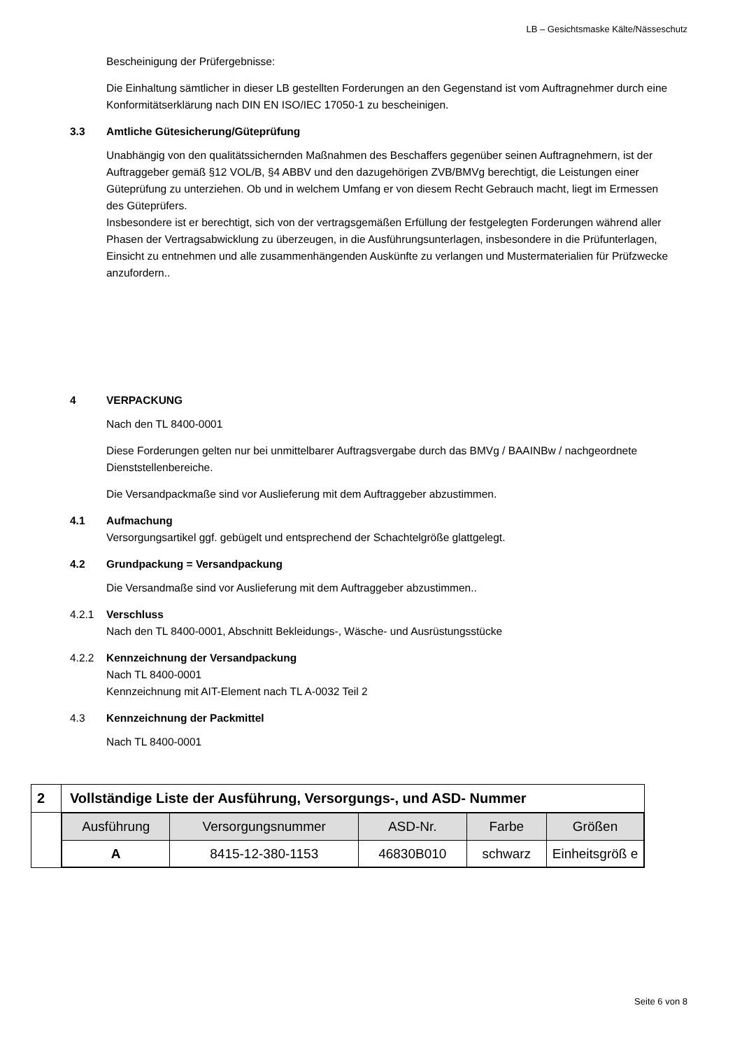LB – Gesichtsmaske Kälte/Nässeschutz
Bescheinigung der Prüfergebnisse:
Die Einhaltung sämtlicher in dieser LB gestellten Forderungen an den Gegenstand ist vom Auftragnehmer durch eine Konformitätserklärung nach DIN EN ISO/IEC 17050-1 zu bescheinigen.
3.3 Amtliche Gütesicherung/Güteprüfung
Unabhängig von den qualitätssichernden Maßnahmen des Beschaffers gegenüber seinen Auftragnehmern, ist der Auftraggeber gemäß §12 VOL/B, §4 ABBV und den dazugehörigen ZVB/BMVg berechtigt, die Leistungen einer Güteprüfung zu unterziehen. Ob und in welchem Umfang er von diesem Recht Gebrauch macht, liegt im Ermessen des Güteprüfers.
Insbesondere ist er berechtigt, sich von der vertragsgemäßen Erfüllung der festgelegten Forderungen während aller Phasen der Vertragsabwicklung zu überzeugen, in die Ausführungsunterlagen, insbesondere in die Prüfunterlagen, Einsicht zu entnehmen und alle zusammenhängenden Auskünfte zu verlangen und Mustermaterialien für Prüfzwecke anzufordern..
4 VERPACKUNG
Nach den TL 8400-0001
Diese Forderungen gelten nur bei unmittelbarer Auftragsvergabe durch das BMVg / BAAINBw / nachgeordnete Dienststellenbereiche.
Die Versandpackmaße sind vor Auslieferung mit dem Auftraggeber abzustimmen.
4.1 Aufmachung
Versorgungsartikel ggf. gebügelt und entsprechend der Schachtelgröße glattgelegt.
4.2 Grundpackung = Versandpackung
Die Versandmaße sind vor Auslieferung mit dem Auftraggeber abzustimmen..
4.2.1 Verschluss
Nach den TL 8400-0001, Abschnitt Bekleidungs-, Wäsche- und Ausrüstungsstücke
4.2.2 Kennzeichnung der Versandpackung
Nach TL 8400-0001
Kennzeichnung mit AIT-Element nach TL A-0032 Teil 2
4.3 Kennzeichnung der Packmittel
Nach TL 8400-0001
| 2 | Vollständige Liste der Ausführung, Versorgungs-, und ASD- Nummer |
| | / Ausführung / Versorgungsnummer / ASD-Nr. / Farbe / Größen / / --- / --- / --- / --- / --- / / A / 8415-12-380-1153 / 46830B010 / schwarz / Einheitsgröß e / |
Seite 6 von 8